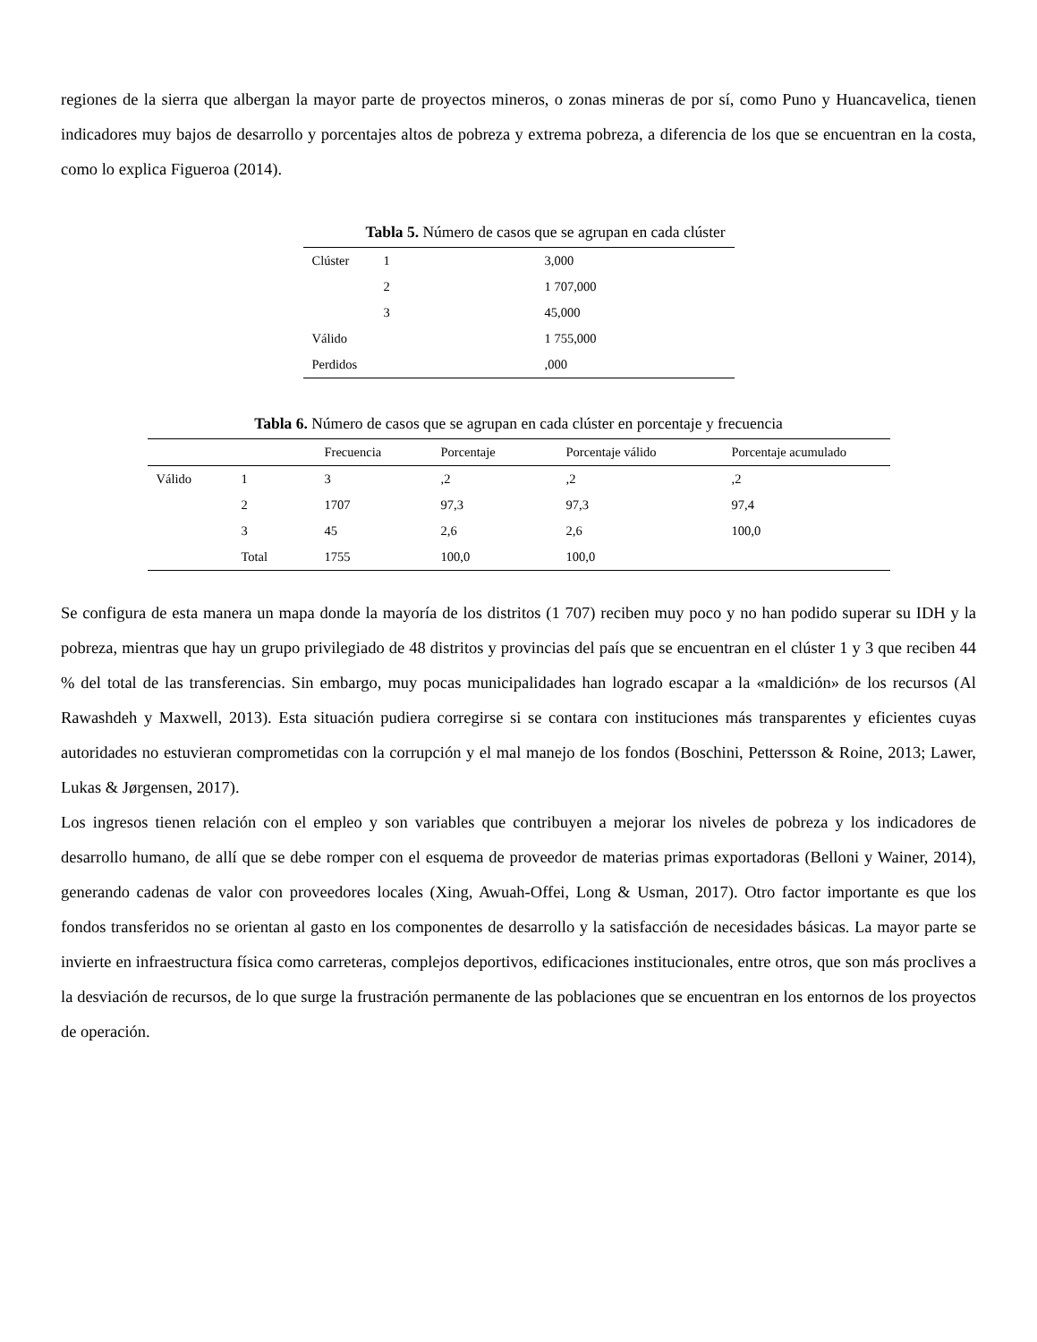regiones de la sierra que albergan la mayor parte de proyectos mineros, o zonas mineras de por sí, como Puno y Huancavelica, tienen indicadores muy bajos de desarrollo y porcentajes altos de pobreza y extrema pobreza, a diferencia de los que se encuentran en la costa, como lo explica Figueroa (2014).
Tabla 5. Número de casos que se agrupan en cada clúster
| Clúster | 1 | 3,000 |
| | 2 | 1 707,000 |
| | 3 | 45,000 |
| Válido | | 1 755,000 |
| Perdidos | | ,000 |
Tabla 6. Número de casos que se agrupan en cada clúster en porcentaje y frecuencia
| | | Frecuencia | Porcentaje | Porcentaje válido | Porcentaje acumulado |
| --- | --- | --- | --- | --- | --- |
| Válido | 1 | 3 | ,2 | ,2 | ,2 |
| | 2 | 1707 | 97,3 | 97,3 | 97,4 |
| | 3 | 45 | 2,6 | 2,6 | 100,0 |
| | Total | 1755 | 100,0 | 100,0 | |
Se configura de esta manera un mapa donde la mayoría de los distritos (1 707) reciben muy poco y no han podido superar su IDH y la pobreza, mientras que hay un grupo privilegiado de 48 distritos y provincias del país que se encuentran en el clúster 1 y 3 que reciben 44 % del total de las transferencias. Sin embargo, muy pocas municipalidades han logrado escapar a la «maldición» de los recursos (Al Rawashdeh y Maxwell, 2013). Esta situación pudiera corregirse si se contara con instituciones más transparentes y eficientes cuyas autoridades no estuvieran comprometidas con la corrupción y el mal manejo de los fondos (Boschini, Pettersson & Roine, 2013; Lawer, Lukas & Jørgensen, 2017).
Los ingresos tienen relación con el empleo y son variables que contribuyen a mejorar los niveles de pobreza y los indicadores de desarrollo humano, de allí que se debe romper con el esquema de proveedor de materias primas exportadoras (Belloni y Wainer, 2014), generando cadenas de valor con proveedores locales (Xing, Awuah-Offei, Long & Usman, 2017). Otro factor importante es que los fondos transferidos no se orientan al gasto en los componentes de desarrollo y la satisfacción de necesidades básicas. La mayor parte se invierte en infraestructura física como carreteras, complejos deportivos, edificaciones institucionales, entre otros, que son más proclives a la desviación de recursos, de lo que surge la frustración permanente de las poblaciones que se encuentran en los entornos de los proyectos de operación.